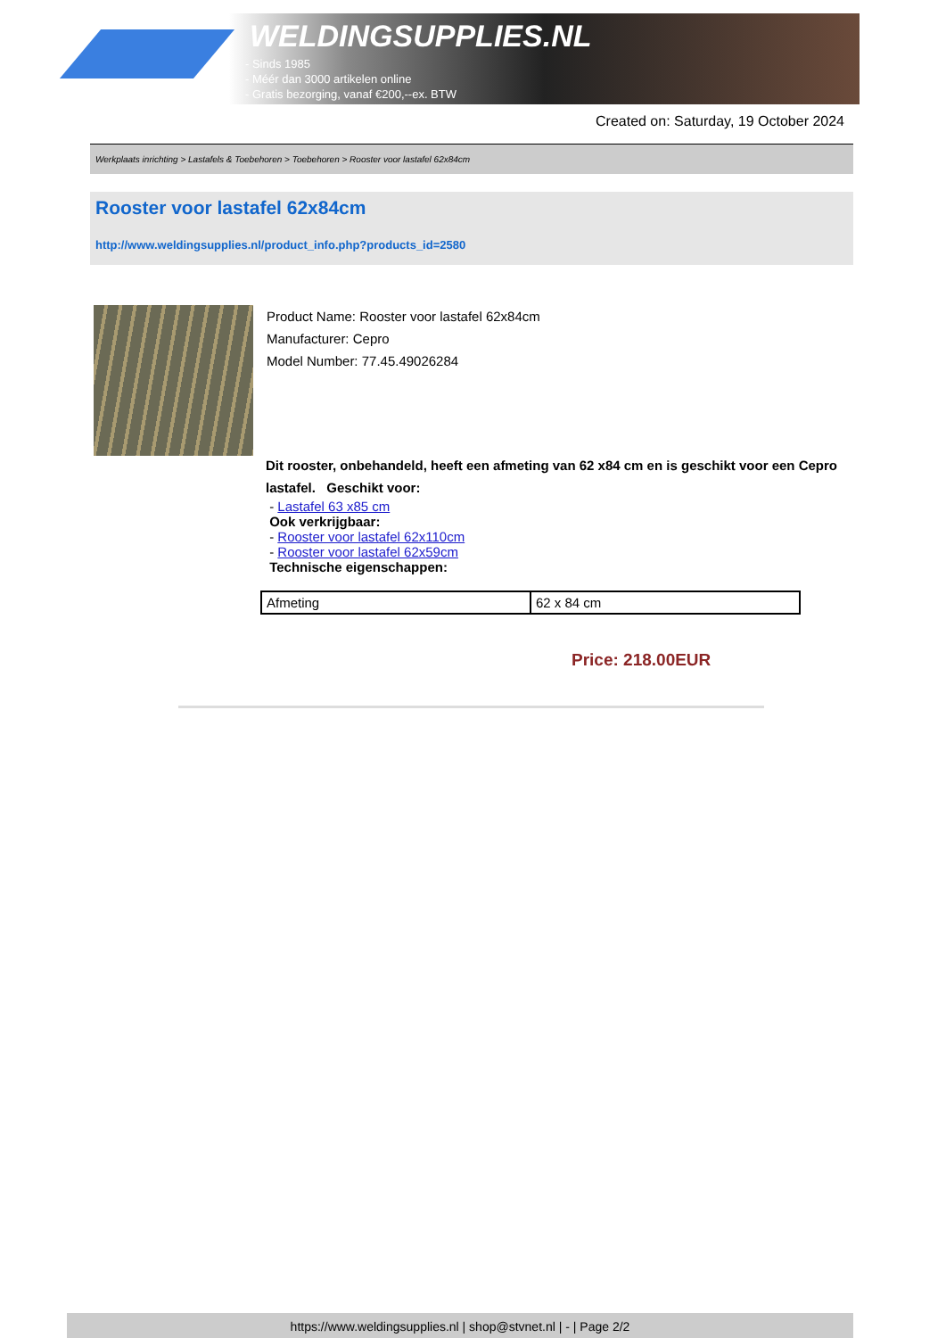WELDINGSUPPLIES.NL
- Sinds 1985
- Méér dan 3000 artikelen online
- Gratis bezorging, vanaf €200,--ex. BTW
Created on: Saturday, 19 October 2024
Werkplaats inrichting > Lastafels & Toebehoren > Toebehoren > Rooster voor lastafel 62x84cm
Rooster voor lastafel 62x84cm
http://www.weldingsupplies.nl/product_info.php?products_id=2580
Product Name: Rooster voor lastafel 62x84cm
Manufacturer: Cepro
Model Number: 77.45.49026284
Dit rooster, onbehandeld, heeft een afmeting van 62 x84 cm en is geschikt voor een Cepro lastafel. Geschikt voor:
- Lastafel 63 x85 cm
Ook verkrijgbaar:
- Rooster voor lastafel 62x110cm
- Rooster voor lastafel 62x59cm
Technische eigenschappen:
| Afmeting | 62 x 84 cm |
Price: 218.00EUR
https://www.weldingsupplies.nl | shop@stvnet.nl | - | Page 2/2